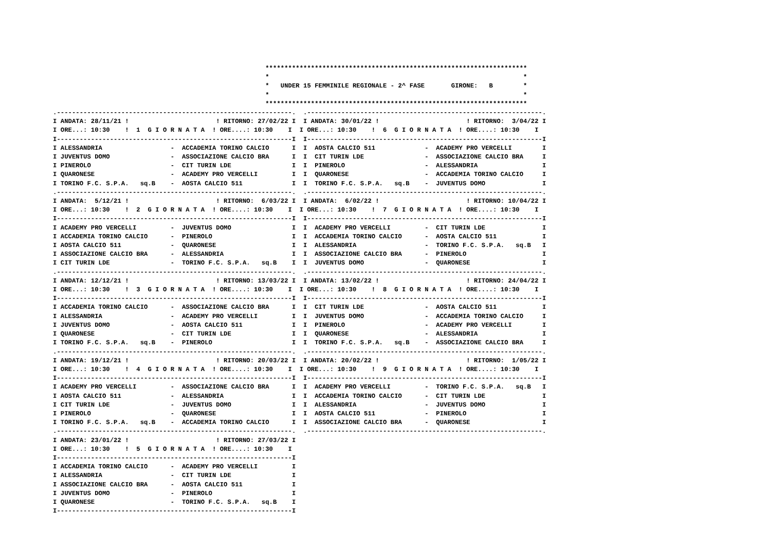*********************************************************************
                                                        *                                                                   *
                                                        *   UNDER 15 FEMMINILE REGIONALE - 2^ FASE       GIRONE:   B        *
                                                        *                                                                   *
                                                        *********************************************************************
.--------------------------------------------------------------.  .--------------------------------------------------------------.
I ANDATA: 28/11/21 !                       ! RITORNO: 27/02/22 I  I ANDATA: 30/01/22 !                       ! RITORNO:  3/04/22 I
I ORE...: 10:30    !  1  G I O R N A T A  ! ORE....: 10:30    I  I ORE...: 10:30    !  6  G I O R N A T A  ! ORE....: 10:30    I
I--------------------------------------------------------------I  I--------------------------------------------------------------I
I ALESSANDRIA                  -  ACCADEMIA TORINO CALCIO      I  I  AOSTA CALCIO 511             -  ACADEMY PRO VERCELLI        I
I JUVENTUS DOMO                -  ASSOCIAZIONE CALCIO BRA      I  I  CIT TURIN LDE                -  ASSOCIAZIONE CALCIO BRA     I
I PINEROLO                     -  CIT TURIN LDE                I  I  PINEROLO                     -  ALESSANDRIA                 I
I QUARONESE                    -  ACADEMY PRO VERCELLI         I  I  QUARONESE                    -  ACCADEMIA TORINO CALCIO     I
I TORINO F.C. S.P.A.   sq.B    -  AOSTA CALCIO 511             I  I  TORINO F.C. S.P.A.   sq.B    -  JUVENTUS DOMO               I
.--------------------------------------------------------------.  .--------------------------------------------------------------.
I ANDATA:  5/12/21 !                       ! RITORNO:  6/03/22 I  I ANDATA:  6/02/22 !                       ! RITORNO: 10/04/22 I
I ORE...: 10:30    !  2  G I O R N A T A  ! ORE....: 10:30    I  I ORE...: 10:30    !  7  G I O R N A T A  ! ORE....: 10:30    I
I--------------------------------------------------------------I  I--------------------------------------------------------------I
I ACADEMY PRO VERCELLI         -  JUVENTUS DOMO                I  I  ACADEMY PRO VERCELLI         -  CIT TURIN LDE               I
I ACCADEMIA TORINO CALCIO      -  PINEROLO                     I  I  ACCADEMIA TORINO CALCIO      -  AOSTA CALCIO 511            I
I AOSTA CALCIO 511             -  QUARONESE                    I  I  ALESSANDRIA                  -  TORINO F.C. S.P.A.   sq.B   I
I ASSOCIAZIONE CALCIO BRA      -  ALESSANDRIA                  I  I  ASSOCIAZIONE CALCIO BRA      -  PINEROLO                    I
I CIT TURIN LDE                -  TORINO F.C. S.P.A.   sq.B    I  I  JUVENTUS DOMO                -  QUARONESE                   I
.--------------------------------------------------------------.  .--------------------------------------------------------------.
I ANDATA: 12/12/21 !                       ! RITORNO: 13/03/22 I  I ANDATA: 13/02/22 !                       ! RITORNO: 24/04/22 I
I ORE...: 10:30    !  3  G I O R N A T A  ! ORE....: 10:30    I  I ORE...: 10:30    !  8  G I O R N A T A  ! ORE....: 10:30    I
I--------------------------------------------------------------I  I--------------------------------------------------------------I
I ACCADEMIA TORINO CALCIO      -  ASSOCIAZIONE CALCIO BRA      I  I  CIT TURIN LDE                -  AOSTA CALCIO 511            I
I ALESSANDRIA                  -  ACADEMY PRO VERCELLI         I  I  JUVENTUS DOMO                -  ACCADEMIA TORINO CALCIO     I
I JUVENTUS DOMO                -  AOSTA CALCIO 511             I  I  PINEROLO                     -  ACADEMY PRO VERCELLI        I
I QUARONESE                    -  CIT TURIN LDE                I  I  QUARONESE                    -  ALESSANDRIA                 I
I TORINO F.C. S.P.A.   sq.B    -  PINEROLO                     I  I  TORINO F.C. S.P.A.   sq.B    -  ASSOCIAZIONE CALCIO BRA     I
.--------------------------------------------------------------.  .--------------------------------------------------------------.
I ANDATA: 19/12/21 !                       ! RITORNO: 20/03/22 I  I ANDATA: 20/02/22 !                       ! RITORNO:  1/05/22 I
I ORE...: 10:30    !  4  G I O R N A T A  ! ORE....: 10:30    I  I ORE...: 10:30    !  9  G I O R N A T A  ! ORE....: 10:30    I
I--------------------------------------------------------------I  I--------------------------------------------------------------I
I ACADEMY PRO VERCELLI         -  ASSOCIAZIONE CALCIO BRA      I  I  ACADEMY PRO VERCELLI         -  TORINO F.C. S.P.A.   sq.B   I
I AOSTA CALCIO 511             -  ALESSANDRIA                  I  I  ACCADEMIA TORINO CALCIO      -  CIT TURIN LDE               I
I CIT TURIN LDE                -  JUVENTUS DOMO                I  I  ALESSANDRIA                  -  JUVENTUS DOMO               I
I PINEROLO                     -  QUARONESE                    I  I  AOSTA CALCIO 511             -  PINEROLO                    I
I TORINO F.C. S.P.A.   sq.B    -  ACCADEMIA TORINO CALCIO      I  I  ASSOCIAZIONE CALCIO BRA      -  QUARONESE                   I
.--------------------------------------------------------------.  .--------------------------------------------------------------.
I ANDATA: 23/01/22 !                       ! RITORNO: 27/03/22 I
I ORE...: 10:30    !  5  G I O R N A T A  ! ORE....: 10:30    I
I--------------------------------------------------------------I
I ACCADEMIA TORINO CALCIO      -  ACADEMY PRO VERCELLI         I
I ALESSANDRIA                  -  CIT TURIN LDE                I
I ASSOCIAZIONE CALCIO BRA      -  AOSTA CALCIO 511             I
I JUVENTUS DOMO                -  PINEROLO                     I
I QUARONESE                    -  TORINO F.C. S.P.A.   sq.B    I
I--------------------------------------------------------------I